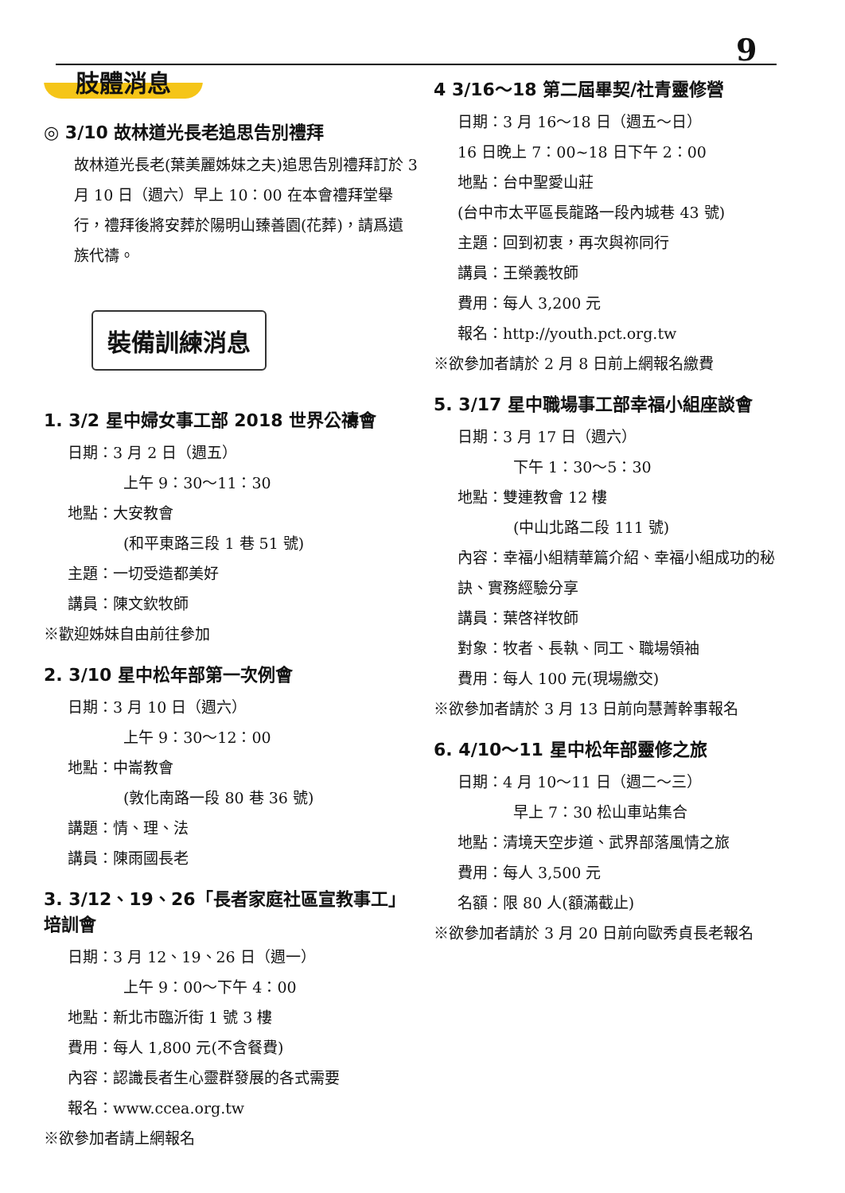9
肢體消息
◎ 3/10 故林道光長老追思告別禮拜
故林道光長老(葉美麗姊妹之夫)追思告別禮拜訂於 3 月 10 日（週六）早上 10：00 在本會禮拜堂舉行，禮拜後將安葬於陽明山臻善園(花葬)，請爲遺族代禱。
裝備訓練消息
1. 3/2 星中婦女事工部 2018 世界公禱會
日期：3 月 2 日（週五）
上午 9：30～11：30
地點：大安教會
(和平東路三段 1 巷 51 號)
主題：一切受造都美好
講員：陳文欽牧師
※歡迎姊妹自由前往參加
2. 3/10 星中松年部第一次例會
日期：3 月 10 日（週六）
上午 9：30～12：00
地點：中崙教會
(敦化南路一段 80 巷 36 號)
講題：情、理、法
講員：陳雨國長老
3. 3/12、19、26「長者家庭社區宣教事工」培訓會
日期：3 月 12、19、26 日（週一）
上午 9：00～下午 4：00
地點：新北市臨沂街 1 號 3 樓
費用：每人 1,800 元(不含餐費)
內容：認識長者生心靈群發展的各式需要
報名：www.ccea.org.tw
※欲參加者請上網報名
4 3/16～18 第二屆畢契/社青靈修營
日期：3 月 16～18 日（週五～日）
16 日晚上 7：00~18 日下午 2：00
地點：台中聖愛山莊
(台中市太平區長龍路一段內城巷 43 號)
主題：回到初衷，再次與祢同行
講員：王榮義牧師
費用：每人 3,200 元
報名：http://youth.pct.org.tw
※欲參加者請於 2 月 8 日前上網報名繳費
5. 3/17 星中職場事工部幸福小組座談會
日期：3 月 17 日（週六）
下午 1：30～5：30
地點：雙連教會 12 樓
(中山北路二段 111 號)
內容：幸福小組精華篇介紹、幸福小組成功的秘訣、實務經驗分享
講員：葉啓祥牧師
對象：牧者、長執、同工、職場領袖
費用：每人 100 元(現場繳交)
※欲參加者請於 3 月 13 日前向慧菁幹事報名
6. 4/10～11 星中松年部靈修之旅
日期：4 月 10～11 日（週二～三）
早上 7：30 松山車站集合
地點：清境天空步道、武界部落風情之旅
費用：每人 3,500 元
名額：限 80 人(額滿截止)
※欲參加者請於 3 月 20 日前向歐秀貞長老報名